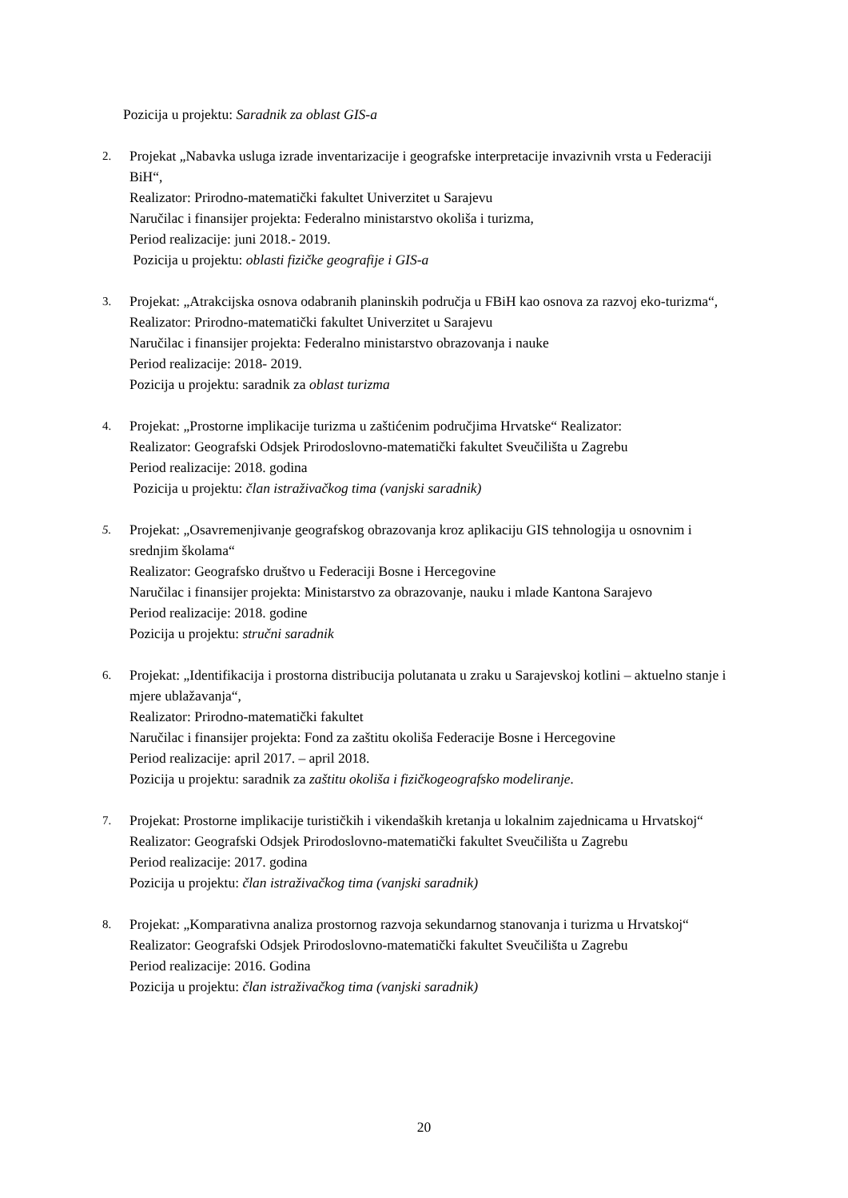Pozicija u projektu: Saradnik za oblast GIS-a
2.
Projekat „Nabavka usluga izrade inventarizacije i geografske interpretacije invazivnih vrsta u Federaciji BiH“,
Realizator: Prirodno-matematički fakultet Univerzitet u Sarajevu
Naručilac i finansijer projekta: Federalno ministarstvo okoliša i turizma,
Period realizacije: juni 2018.- 2019.
Pozicija u projektu: oblasti fizičke geografije i GIS-a
3.
Projekat: „Atrakcijska osnova odabranih planinskih područja u FBiH kao osnova za razvoj eko-turizma“,
Realizator: Prirodno-matematički fakultet Univerzitet u Sarajevu
Naručilac i finansijer projekta: Federalno ministarstvo obrazovanja i nauke
Period realizacije: 2018- 2019.
Pozicija u projektu: saradnik za oblast turizma
4.
Projekat: „Prostorne implikacije turizma u zaštićenim područjima Hrvatske“ Realizator:
Realizator: Geografski Odsjek Prirodoslovno-matematički fakultet Sveučilišta u Zagrebu
Period realizacije: 2018. godina
Pozicija u projektu: član istraživačkog tima (vanjski saradnik)
5.
Projekat: „Osavremenjivanje geografskog obrazovanja kroz aplikaciju GIS tehnologija u osnovnim i srednjim školama“
Realizator: Geografsko društvo u Federaciji Bosne i Hercegovine
Naručilac i finansijer projekta: Ministarstvo za obrazovanje, nauku i mlade Kantona Sarajevo
Period realizacije: 2018. godine
Pozicija u projektu: stručni saradnik
6.
Projekat: „Identifikacija i prostorna distribucija polutanata u zraku u Sarajevskoj kotlini – aktuelno stanje i mjere ublažavanja“,
Realizator: Prirodno-matematički fakultet
Naručilac i finansijer projekta: Fond za zaštitu okoliša Federacije Bosne i Hercegovine
Period realizacije: april 2017. – april 2018.
Pozicija u projektu: saradnik za zaštitu okoliša i fizičkogeografsko modeliranje.
7.
Projekat: Prostorne implikacije turističkih i vikendaških kretanja u lokalnim zajednicama u Hrvatskoj“
Realizator: Geografski Odsjek Prirodoslovno-matematički fakultet Sveučilišta u Zagrebu
Period realizacije: 2017. godina
Pozicija u projektu: član istraživačkog tima (vanjski saradnik)
8.
Projekat: „Komparativna analiza prostornog razvoja sekundarnog stanovanja i turizma u Hrvatskoj“
Realizator: Geografski Odsjek Prirodoslovno-matematički fakultet Sveučilišta u Zagrebu
Period realizacije: 2016. Godina
Pozicija u projektu: član istraživačkog tima (vanjski saradnik)
20